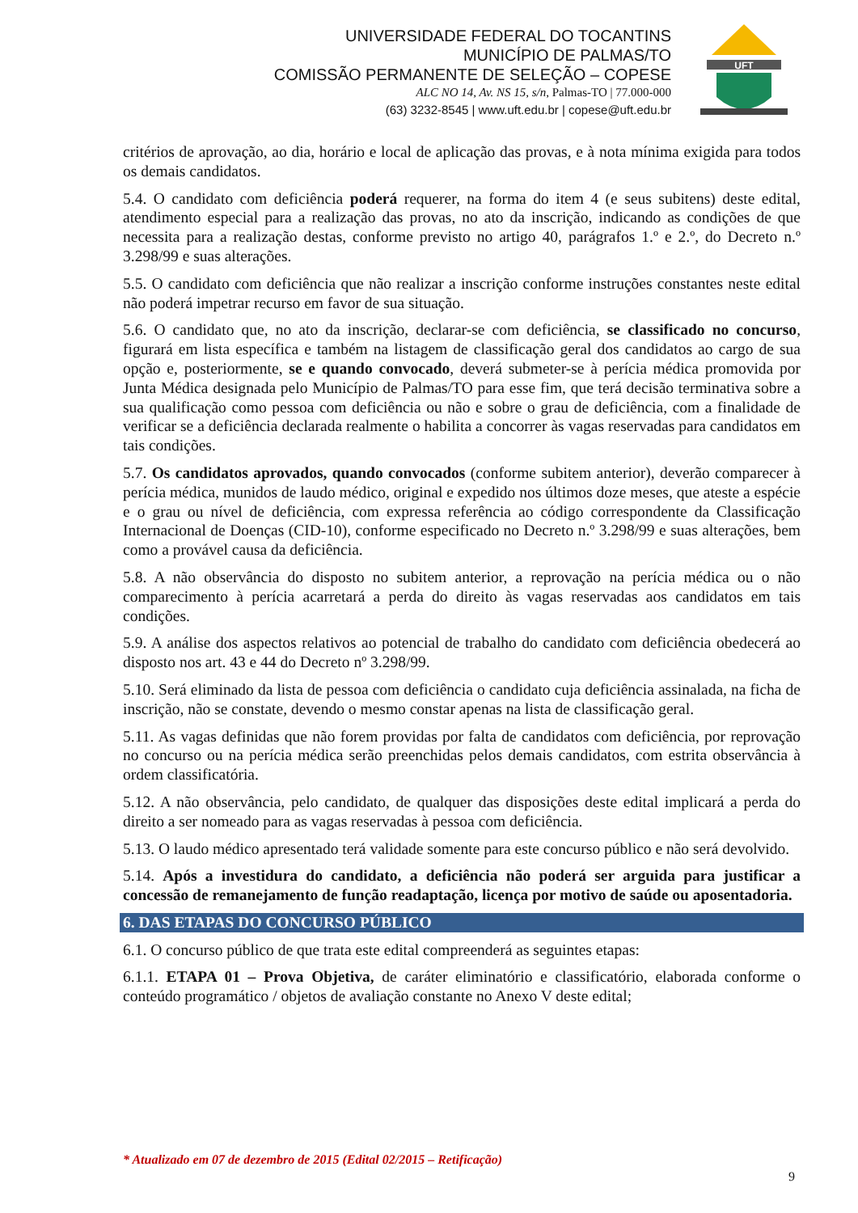UNIVERSIDADE FEDERAL DO TOCANTINS
MUNICÍPIO DE PALMAS/TO
COMISSÃO PERMANENTE DE SELEÇÃO – COPESE
ALC NO 14, Av. NS 15, s/n, Palmas-TO | 77.000-000
(63) 3232-8545 | www.uft.edu.br | copese@uft.edu.br
UFT
critérios de aprovação, ao dia, horário e local de aplicação das provas, e à nota mínima exigida para todos os demais candidatos.
5.4. O candidato com deficiência poderá requerer, na forma do item 4 (e seus subitens) deste edital, atendimento especial para a realização das provas, no ato da inscrição, indicando as condições de que necessita para a realização destas, conforme previsto no artigo 40, parágrafos 1.º e 2.º, do Decreto n.º 3.298/99 e suas alterações.
5.5. O candidato com deficiência que não realizar a inscrição conforme instruções constantes neste edital não poderá impetrar recurso em favor de sua situação.
5.6. O candidato que, no ato da inscrição, declarar-se com deficiência, se classificado no concurso, figurará em lista específica e também na listagem de classificação geral dos candidatos ao cargo de sua opção e, posteriormente, se e quando convocado, deverá submeter-se à perícia médica promovida por Junta Médica designada pelo Município de Palmas/TO para esse fim, que terá decisão terminativa sobre a sua qualificação como pessoa com deficiência ou não e sobre o grau de deficiência, com a finalidade de verificar se a deficiência declarada realmente o habilita a concorrer às vagas reservadas para candidatos em tais condições.
5.7. Os candidatos aprovados, quando convocados (conforme subitem anterior), deverão comparecer à perícia médica, munidos de laudo médico, original e expedido nos últimos doze meses, que ateste a espécie e o grau ou nível de deficiência, com expressa referência ao código correspondente da Classificação Internacional de Doenças (CID-10), conforme especificado no Decreto n.º 3.298/99 e suas alterações, bem como a provável causa da deficiência.
5.8. A não observância do disposto no subitem anterior, a reprovação na perícia médica ou o não comparecimento à perícia acarretará a perda do direito às vagas reservadas aos candidatos em tais condições.
5.9. A análise dos aspectos relativos ao potencial de trabalho do candidato com deficiência obedecerá ao disposto nos art. 43 e 44 do Decreto nº 3.298/99.
5.10. Será eliminado da lista de pessoa com deficiência o candidato cuja deficiência assinalada, na ficha de inscrição, não se constate, devendo o mesmo constar apenas na lista de classificação geral.
5.11. As vagas definidas que não forem providas por falta de candidatos com deficiência, por reprovação no concurso ou na perícia médica serão preenchidas pelos demais candidatos, com estrita observância à ordem classificatória.
5.12. A não observância, pelo candidato, de qualquer das disposições deste edital implicará a perda do direito a ser nomeado para as vagas reservadas à pessoa com deficiência.
5.13. O laudo médico apresentado terá validade somente para este concurso público e não será devolvido.
5.14. Após a investidura do candidato, a deficiência não poderá ser arguida para justificar a concessão de remanejamento de função readaptação, licença por motivo de saúde ou aposentadoria.
6. DAS ETAPAS DO CONCURSO PÚBLICO
6.1. O concurso público de que trata este edital compreenderá as seguintes etapas:
6.1.1. ETAPA 01 – Prova Objetiva, de caráter eliminatório e classificatório, elaborada conforme o conteúdo programático / objetos de avaliação constante no Anexo V deste edital;
* Atualizado em 07 de dezembro de 2015 (Edital 02/2015 – Retificação)
9